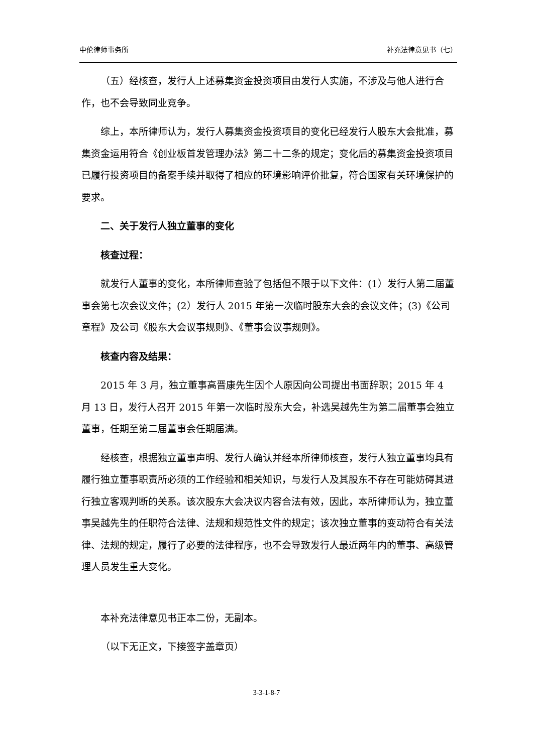中伦律师事务所 补充法律意见书（七）
（五）经核查，发行人上述募集资金投资项目由发行人实施，不涉及与他人进行合作，也不会导致同业竞争。
综上，本所律师认为，发行人募集资金投资项目的变化已经发行人股东大会批准，募集资金运用符合《创业板首发管理办法》第二十二条的规定；变化后的募集资金投资项目已履行投资项目的备案手续并取得了相应的环境影响评价批复，符合国家有关环境保护的要求。
二、关于发行人独立董事的变化
核查过程：
就发行人董事的变化，本所律师查验了包括但不限于以下文件：(1）发行人第二届董事会第七次会议文件；(2）发行人 2015 年第一次临时股东大会的会议文件；(3)《公司章程》及公司《股东大会议事规则》、《董事会议事规则》。
核查内容及结果：
2015 年 3 月，独立董事高晋康先生因个人原因向公司提出书面辞职；2015 年 4 月 13 日，发行人召开 2015 年第一次临时股东大会，补选吴越先生为第二届董事会独立董事，任期至第二届董事会任期届满。
经核查，根据独立董事声明、发行人确认并经本所律师核查，发行人独立董事均具有履行独立董事职责所必须的工作经验和相关知识，与发行人及其股东不存在可能妨碍其进行独立客观判断的关系。该次股东大会决议内容合法有效，因此，本所律师认为，独立董事吴越先生的任职符合法律、法规和规范性文件的规定；该次独立董事的变动符合有关法律、法规的规定，履行了必要的法律程序，也不会导致发行人最近两年内的董事、高级管理人员发生重大变化。
本补充法律意见书正本二份，无副本。
（以下无正文，下接签字盖章页）
3-3-1-8-7